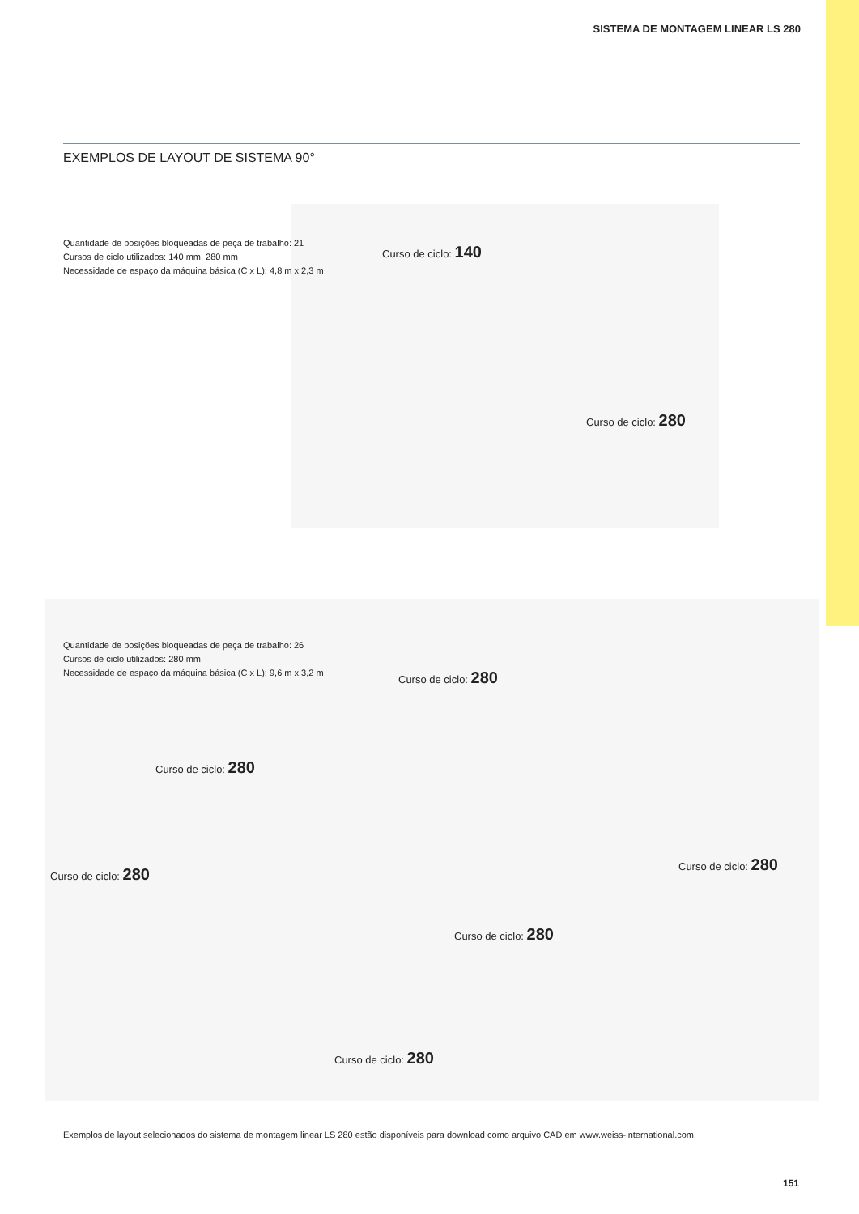SISTEMA DE MONTAGEM LINEAR LS 280
EXEMPLOS DE LAYOUT DE SISTEMA 90°
Quantidade de posições bloqueadas de peça de trabalho: 21
Cursos de ciclo utilizados: 140 mm, 280 mm
Necessidade de espaço da máquina básica (C x L): 4,8 m x 2,3 m
Curso de ciclo: 140
Curso de ciclo: 280
Quantidade de posições bloqueadas de peça de trabalho: 26
Cursos de ciclo utilizados: 280 mm
Necessidade de espaço da máquina básica (C x L): 9,6 m x 3,2 m
Curso de ciclo: 280
Curso de ciclo: 280
Curso de ciclo: 280
Curso de ciclo: 280
Curso de ciclo: 280
Curso de ciclo: 280
Exemplos de layout selecionados do sistema de montagem linear LS 280 estão disponíveis para download como arquivo CAD em www.weiss-international.com.
151